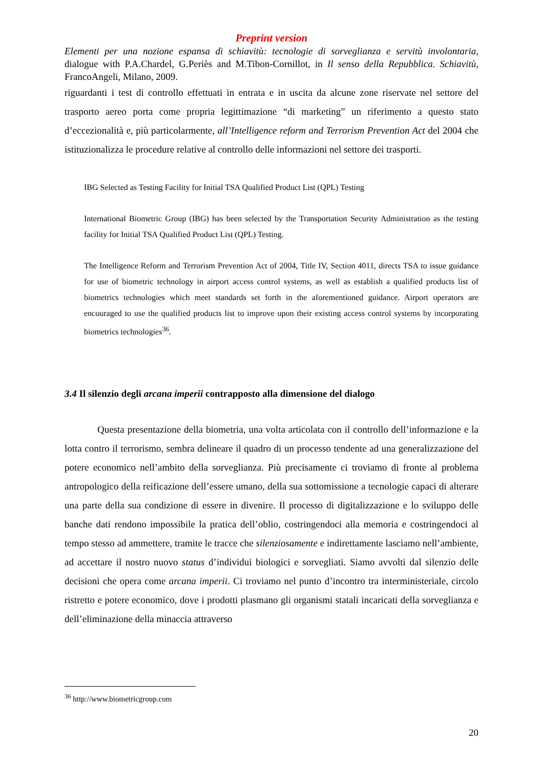Preprint version
Elementi per una nozione espansa di schiavitù: tecnologie di sorveglianza e servitù involontaria, dialogue with P.A.Chardel, G.Periès and M.Tibon-Cornillot, in Il senso della Repubblica. Schiavitù, FrancoAngeli, Milano, 2009.
riguardanti i test di controllo effettuati in entrata e in uscita da alcune zone riservate nel settore del trasporto aereo porta come propria legittimazione “di marketing” un riferimento a questo stato d’eccezionalità e, più particolarmente, all’Intelligence reform and Terrorism Prevention Act del 2004 che istituzionalizza le procedure relative al controllo delle informazioni nel settore dei trasporti.
IBG Selected as Testing Facility for Initial TSA Qualified Product List (QPL) Testing
International Biometric Group (IBG) has been selected by the Transportation Security Administration as the testing facility for Initial TSA Qualified Product List (QPL) Testing.
The Intelligence Reform and Terrorism Prevention Act of 2004, Title IV, Section 4011, directs TSA to issue guidance for use of biometric technology in airport access control systems, as well as establish a qualified products list of biometrics technologies which meet standards set forth in the aforementioned guidance. Airport operators are encouraged to use the qualified products list to improve upon their existing access control systems by incorporating biometrics technologies<sup>36</sup>.
3.4 Il silenzio degli arcana imperii contrapposto alla dimensione del dialogo
Questa presentazione della biometria, una volta articolata con il controllo dell’informazione e la lotta contro il terrorismo, sembra delineare il quadro di un processo tendente ad una generalizzazione del potere economico nell’ambito della sorveglianza. Più precisamente ci troviamo di fronte al problema antropologico della reificazione dell’essere umano, della sua sottomissione a tecnologie capaci di alterare una parte della sua condizione di essere in divenire. Il processo di digitalizzazione e lo sviluppo delle banche dati rendono impossibile la pratica dell’oblio, costringendoci alla memoria e costringendoci al tempo stesso ad ammettere, tramite le tracce che silenziosamente e indirettamente lasciamo nell’ambiente, ad accettare il nostro nuovo status d’individui biologici e sorvegliati. Siamo avvolti dal silenzio delle decisioni che opera come arcana imperii. Ci troviamo nel punto d’incontro tra interministeriale, circolo ristretto e potere economico, dove i prodotti plasmano gli organismi statali incaricati della sorveglianza e dell’eliminazione della minaccia attraverso
<sup>36</sup> http://www.biometricgroup.com
20